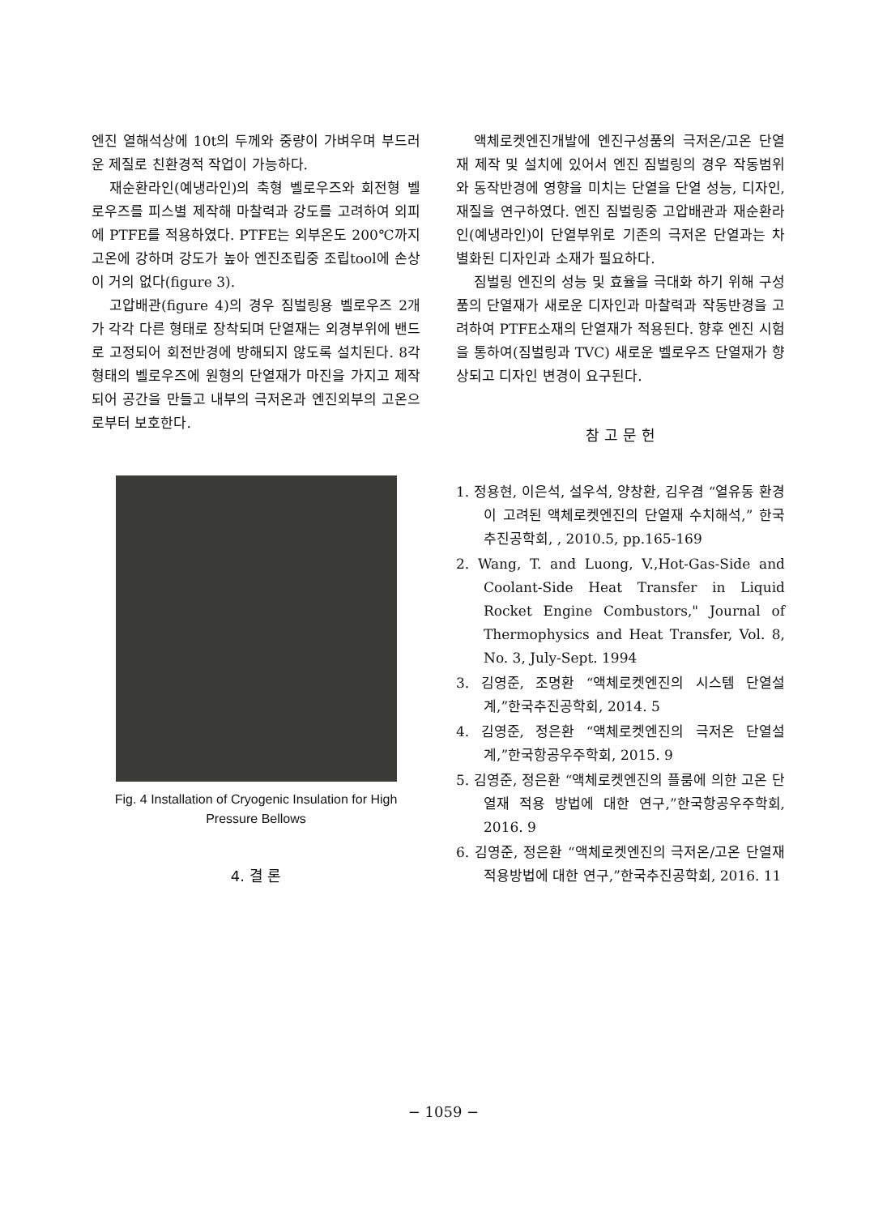엔진 열해석상에 10t의 두께와 중량이 가벼우며 부드러운 제질로 친환경적 작업이 가능하다.
재순환라인(예냉라인)의 축형 벨로우즈와 회전형 벨로우즈를 피스별 제작해 마찰력과 강도를 고려하여 외피에 PTFE를 적용하였다. PTFE는 외부온도 200℃까지 고온에 강하며 강도가 높아 엔진조립중 조립tool에 손상이 거의 없다(figure 3).
고압배관(figure 4)의 경우 짐벌링용 벨로우즈 2개가 각각 다른 형태로 장착되며 단열재는 외경부위에 밴드로 고정되어 회전반경에 방해되지 않도록 설치된다. 8각 형태의 벨로우즈에 원형의 단열재가 마진을 가지고 제작되어 공간을 만들고 내부의 극저온과 엔진외부의 고온으로부터 보호한다.
Fig. 4 Installation of Cryogenic Insulation for High Pressure Bellows
4. 결 론
액체로켓엔진개발에 엔진구성품의 극저온/고온 단열재 제작 및 설치에 있어서 엔진 짐벌링의 경우 작동범위와 동작반경에 영향을 미치는 단열을 단열 성능, 디자인, 재질을 연구하였다. 엔진 짐벌링중 고압배관과 재순환라인(예냉라인)이 단열부위로 기존의 극저온 단열과는 차별화된 디자인과 소재가 필요하다.
짐벌링 엔진의 성능 및 효율을 극대화 하기 위해 구성품의 단열재가 새로운 디자인과 마찰력과 작동반경을 고려하여 PTFE소재의 단열재가 적용된다. 향후 엔진 시험을 통하여(짐벌링과 TVC) 새로운 벨로우즈 단열재가 향상되고 디자인 변경이 요구된다.
참 고 문 헌
1. 정용현, 이은석, 설우석, 양창환, 김우겸 “열유동 환경이 고려된 액체로켓엔진의 단열재 수치해석,” 한국추진공학회, , 2010.5, pp.165-169
2. Wang, T. and Luong, V.,Hot-Gas-Side and Coolant-Side Heat Transfer in Liquid Rocket Engine Combustors," Journal of Thermophysics and Heat Transfer, Vol. 8, No. 3, July-Sept. 1994
3. 김영준, 조명환 “액체로켓엔진의 시스템 단열설계,”한국추진공학회, 2014. 5
4. 김영준, 정은환 “액체로켓엔진의 극저온 단열설계,”한국항공우주학회, 2015. 9
5. 김영준, 정은환 “액체로켓엔진의 플룸에 의한 고온 단열재 적용 방법에 대한 연구,”한국항공우주학회, 2016. 9
6. 김영준, 정은환 “액체로켓엔진의 극저온/고온 단열재 적용방법에 대한 연구,”한국추진공학회, 2016. 11
− 1059 −